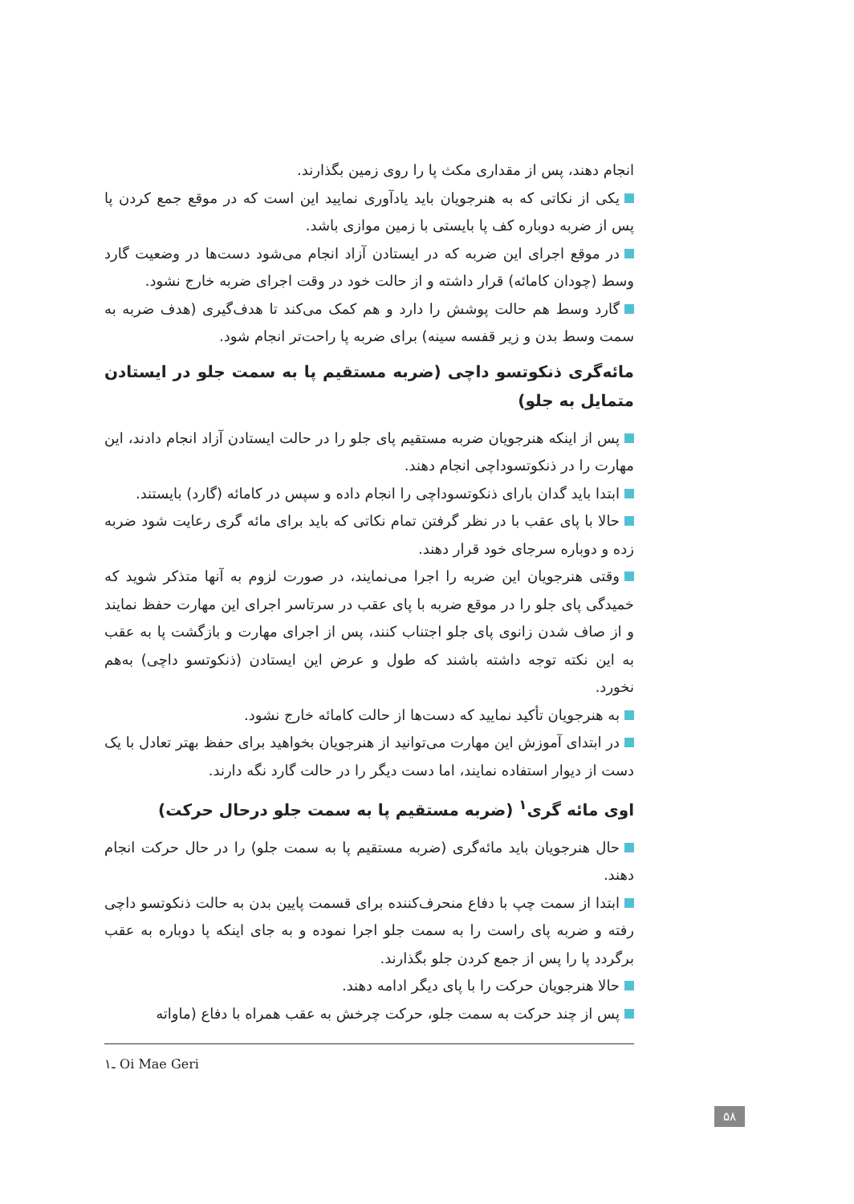انجام دهند، پس از مقداری مکث پا را روی زمین بگذارند.
یکی از نکاتی که به هنرجویان باید یادآوری نمایید این است که در موقع جمع کردن پا پس از ضربه دوباره کف پا بایستی با زمین موازی باشد.
در موقع اجرای این ضربه که در ایستادن آزاد انجام می‌شود دست‌ها در وضعیت گارد وسط (چودان کامائه) قرار داشته و از حالت خود در وقت اجرای ضربه خارج نشود.
گارد وسط هم حالت پوشش را دارد و هم کمک می‌کند تا هدف‌گیری (هدف ضربه به سمت وسط بدن و زیر قفسه سینه) برای ضربه پا راحت‌تر انجام شود.
مائه‌گری ذنکوتسو داچی (ضربه مستقیم پا به سمت جلو در ایستادن متمایل به جلو)
پس از اینکه هنرجویان ضربه مستقیم پای جلو را در حالت ایستادن آزاد انجام دادند، این مهارت را در ذنکوتسوداچی انجام دهند.
ابتدا باید گدان بارای ذنکوتسوداچی را انجام داده و سپس در کامائه (گارد) بایستند.
حالا با پای عقب با در نظر گرفتن تمام نکاتی که باید برای مائه گری رعایت شود ضربه زده و دوباره سرجای خود قرار دهند.
وقتی هنرجویان این ضربه را اجرا می‌نمایند، در صورت لزوم به آنها متذکر شوید که خمیدگی پای جلو را در موقع ضربه با پای عقب در سرتاسر اجرای این مهارت حفظ نمایند و از صاف شدن زانوی پای جلو اجتناب کنند، پس از اجرای مهارت و بازگشت پا به عقب به این نکته توجه داشته باشند که طول و عرض این ایستادن (ذنکوتسو داچی) به‌هم نخورد.
به هنرجویان تأکید نمایید که دست‌ها از حالت کامائه خارج نشود.
در ابتدای آموزش این مهارت می‌توانید از هنرجویان بخواهید برای حفظ بهتر تعادل با یک دست از دیوار استفاده نمایند، اما دست دیگر را در حالت گارد نگه دارند.
اوی مائه گری<sup>۱</sup> (ضربه مستقیم پا به سمت جلو درحال حرکت)
حال هنرجویان باید مائه‌گری (ضربه مستقیم پا به سمت جلو) را در حال حرکت انجام دهند.
ابتدا از سمت چپ با دفاع منحرف‌کننده برای قسمت پایین بدن به حالت ذنکوتسو داچی رفته و ضربه پای راست را به سمت جلو اجرا نموده و به جای اینکه پا دوباره به عقب برگردد پا را پس از جمع کردن جلو بگذارند.
حالا هنرجویان حرکت را با پای دیگر ادامه دهند.
پس از چند حرکت به سمت جلو، حرکت چرخش به عقب همراه با دفاع (ماواته
۱ـ Oi Mae Geri
۵۸